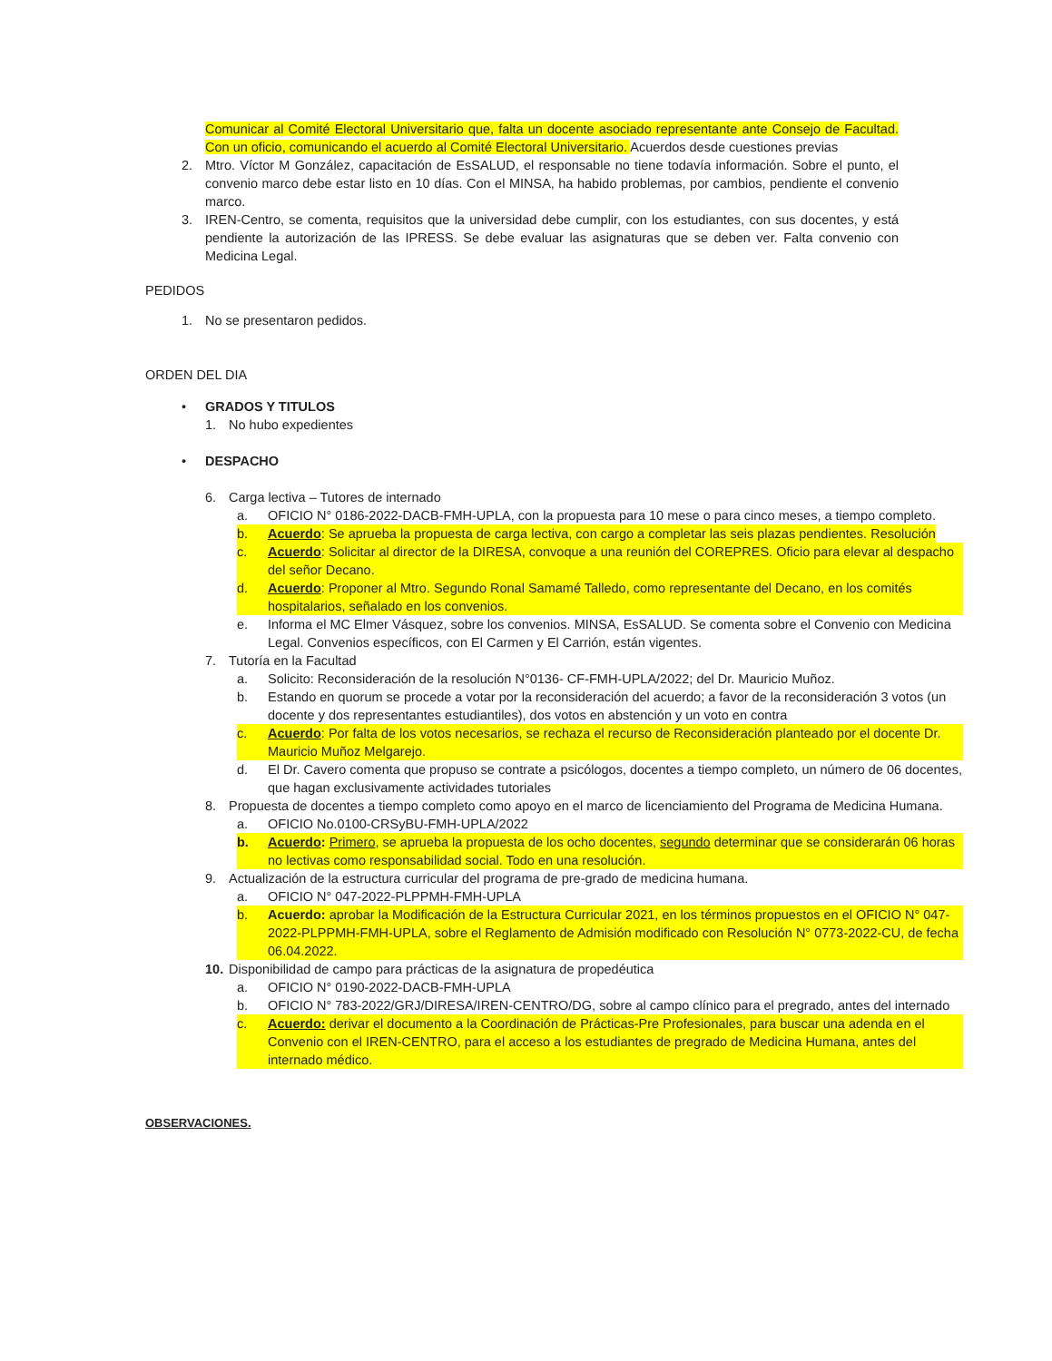Comunicar al Comité Electoral Universitario que, falta un docente asociado representante ante Consejo de Facultad. Con un oficio, comunicando el acuerdo al Comité Electoral Universitario. Acuerdos desde cuestiones previas
2. Mtro. Víctor M González, capacitación de EsSALUD, el responsable no tiene todavía información. Sobre el punto, el convenio marco debe estar listo en 10 días. Con el MINSA, ha habido problemas, por cambios, pendiente el convenio marco.
3. IREN-Centro, se comenta, requisitos que la universidad debe cumplir, con los estudiantes, con sus docentes, y está pendiente la autorización de las IPRESS. Se debe evaluar las asignaturas que se deben ver. Falta convenio con Medicina Legal.
PEDIDOS
1. No se presentaron pedidos.
ORDEN DEL DIA
• GRADOS Y TITULOS
1. No hubo expedientes
• DESPACHO
6. Carga lectiva – Tutores de internado
a. OFICIO N° 0186-2022-DACB-FMH-UPLA, con la propuesta para 10 mese o para cinco meses, a tiempo completo.
b. Acuerdo: Se aprueba la propuesta de carga lectiva, con cargo a completar las seis plazas pendientes. Resolución
c. Acuerdo: Solicitar al director de la DIRESA, convoque a una reunión del COREPRES. Oficio para elevar al despacho del señor Decano.
d. Acuerdo: Proponer al Mtro. Segundo Ronal Samamé Talledo, como representante del Decano, en los comités hospitalarios, señalado en los convenios.
e. Informa el MC Elmer Vásquez, sobre los convenios. MINSA, EsSALUD. Se comenta sobre el Convenio con Medicina Legal. Convenios específicos, con El Carmen y El Carrión, están vigentes.
7. Tutoría en la Facultad
a. Solicito: Reconsideración de la resolución N°0136- CF-FMH-UPLA/2022; del Dr. Mauricio Muñoz.
b. Estando en quorum se procede a votar por la reconsideración del acuerdo; a favor de la reconsideración 3 votos (un docente y dos representantes estudiantiles), dos votos en abstención y un voto en contra
c. Acuerdo: Por falta de los votos necesarios, se rechaza el recurso de Reconsideración planteado por el docente Dr. Mauricio Muñoz Melgarejo.
d. El Dr. Cavero comenta que propuso se contrate a psicólogos, docentes a tiempo completo, un número de 06 docentes, que hagan exclusivamente actividades tutoriales
8. Propuesta de docentes a tiempo completo como apoyo en el marco de licenciamiento del Programa de Medicina Humana.
a. OFICIO No.0100-CRSyBU-FMH-UPLA/2022
b. Acuerdo: Primero, se aprueba la propuesta de los ocho docentes, segundo determinar que se considerarán 06 horas no lectivas como responsabilidad social. Todo en una resolución.
9. Actualización de la estructura curricular del programa de pre-grado de medicina humana.
a. OFICIO N° 047-2022-PLPPMH-FMH-UPLA
b. Acuerdo: aprobar la Modificación de la Estructura Curricular 2021, en los términos propuestos en el OFICIO N° 047-2022-PLPPMH-FMH-UPLA, sobre el Reglamento de Admisión modificado con Resolución N° 0773-2022-CU, de fecha 06.04.2022.
10. Disponibilidad de campo para prácticas de la asignatura de propedéutica
a. OFICIO N° 0190-2022-DACB-FMH-UPLA
b. OFICIO N° 783-2022/GRJ/DIRESA/IREN-CENTRO/DG, sobre al campo clínico para el pregrado, antes del internado
c. Acuerdo: derivar el documento a la Coordinación de Prácticas-Pre Profesionales, para buscar una adenda en el Convenio con el IREN-CENTRO, para el acceso a los estudiantes de pregrado de Medicina Humana, antes del internado médico.
OBSERVACIONES.